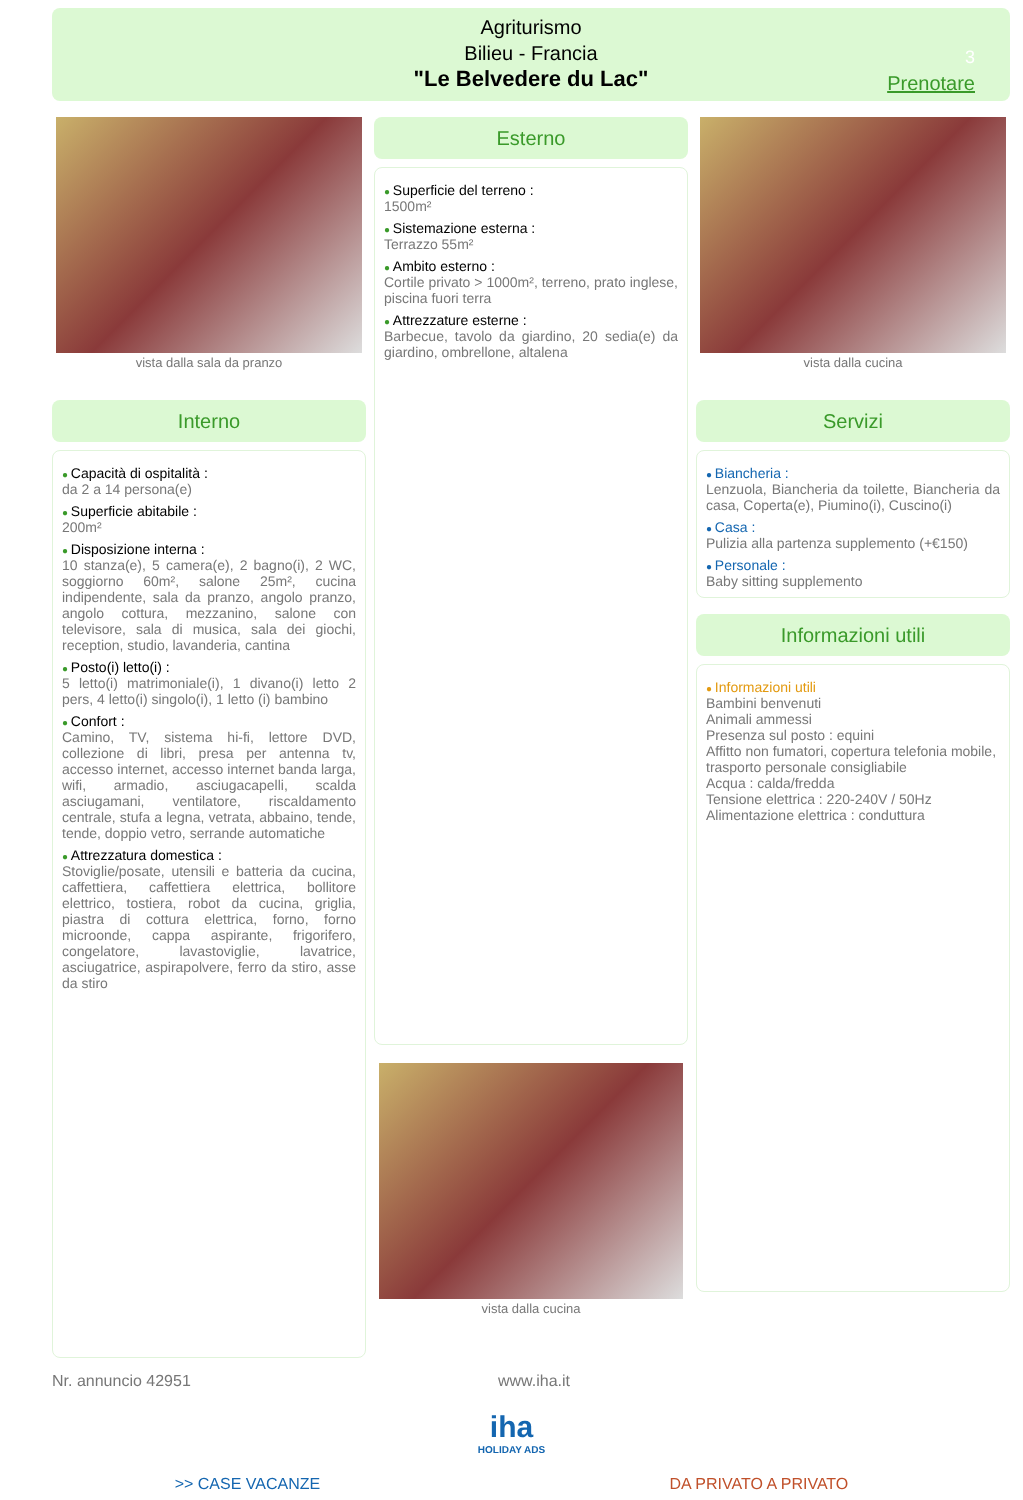Agriturismo
Bilieu - Francia
"Le Belvedere du Lac"
3
Prenotare
vista dalla sala da pranzo
Interno
Capacità di ospitalità :
da 2 a 14 persona(e)
Superficie abitabile :
200m²
Disposizione interna :
10 stanza(e), 5 camera(e), 2 bagno(i), 2 WC, soggiorno 60m², salone 25m², cucina indipendente, sala da pranzo, angolo pranzo, angolo cottura, mezzanino, salone con televisore, sala di musica, sala dei giochi, reception, studio, lavanderia, cantina
Posto(i) letto(i) :
5 letto(i) matrimoniale(i), 1 divano(i) letto 2 pers, 4 letto(i) singolo(i), 1 letto (i) bambino
Confort :
Camino, TV, sistema hi-fi, lettore DVD, collezione di libri, presa per antenna tv, accesso internet, accesso internet banda larga, wifi, armadio, asciugacapelli, scalda asciugamani, ventilatore, riscaldamento centrale, stufa a legna, vetrata, abbaino, tende, tende, doppio vetro, serrande automatiche
Attrezzatura domestica :
Stoviglie/posate, utensili e batteria da cucina, caffettiera, caffettiera elettrica, bollitore elettrico, tostiera, robot da cucina, griglia, piastra di cottura elettrica, forno, forno microonde, cappa aspirante, frigorifero, congelatore, lavastoviglie, lavatrice, asciugatrice, aspirapolvere, ferro da stiro, asse da stiro
Esterno
Superficie del terreno :
1500m²
Sistemazione esterna :
Terrazzo 55m²
Ambito esterno :
Cortile privato > 1000m², terreno, prato inglese, piscina fuori terra
Attrezzature esterne :
Barbecue, tavolo da giardino, 20 sedia(e) da giardino, ombrellone, altalena
vista dalla cucina
vista dalla cucina
Servizi
Biancheria :
Lenzuola, Biancheria da toilette, Biancheria da casa, Coperta(e), Piumino(i), Cuscino(i)
Casa :
Pulizia alla partenza supplemento (+€150)
Personale :
Baby sitting supplemento
Informazioni utili
Informazioni utili
Bambini benvenuti
Animali ammessi
Presenza sul posto : equini
Affitto non fumatori, copertura telefonia mobile, trasporto personale consigliabile
Acqua : calda/fredda
Tensione elettrica : 220-240V / 50Hz
Alimentazione elettrica : conduttura
Nr. annuncio 42951 www.iha.it
iha
HOLIDAY ADS
>> CASE VACANZE DA PRIVATO A PRIVATO